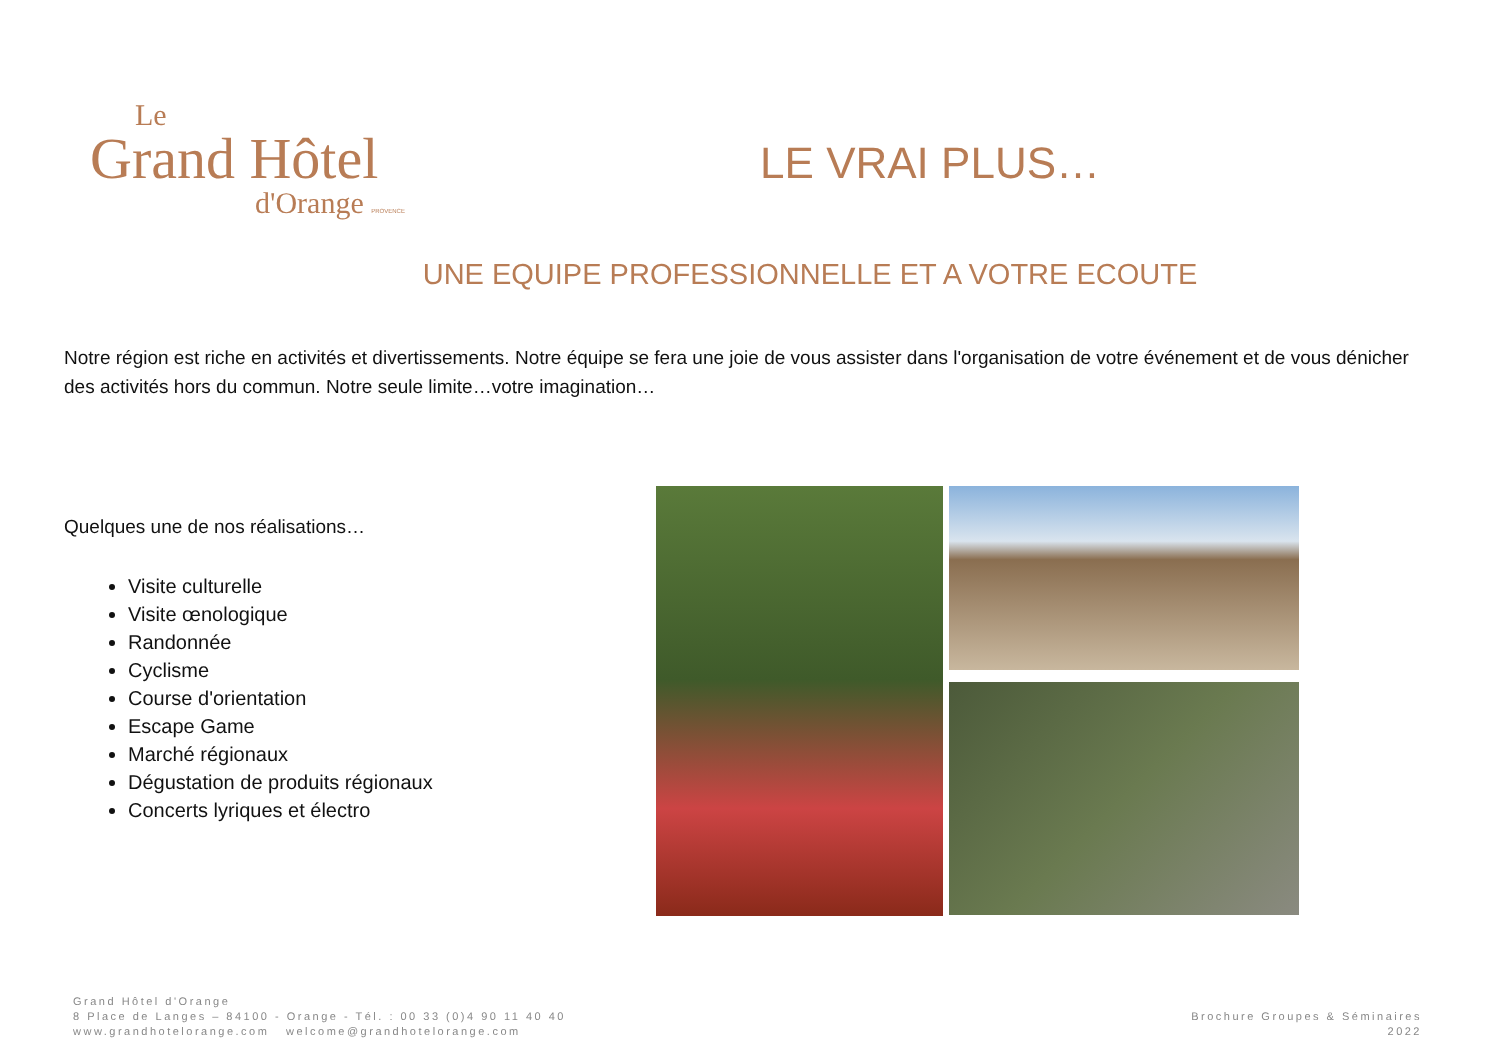Le
Grand Hôtel
d'Orange PROVENCE
LE VRAI PLUS…
UNE EQUIPE PROFESSIONNELLE ET A VOTRE ECOUTE
Notre région est riche en activités et divertissements. Notre équipe se fera une joie de vous assister dans l'organisation de votre événement et de vous dénicher des activités hors du commun. Notre seule limite…votre imagination…
Quelques une de nos réalisations…
Visite culturelle
Visite œnologique
Randonnée
Cyclisme
Course d'orientation
Escape Game
Marché régionaux
Dégustation de produits régionaux
Concerts lyriques et électro
Grand Hôtel d'Orange
8 Place de Langes – 84100 - Orange - Tél. : 00 33 (0)4 90 11 40 40
www.grandhotelorange.com welcome@grandhotelorange.com
Brochure Groupes & Séminaires
2022